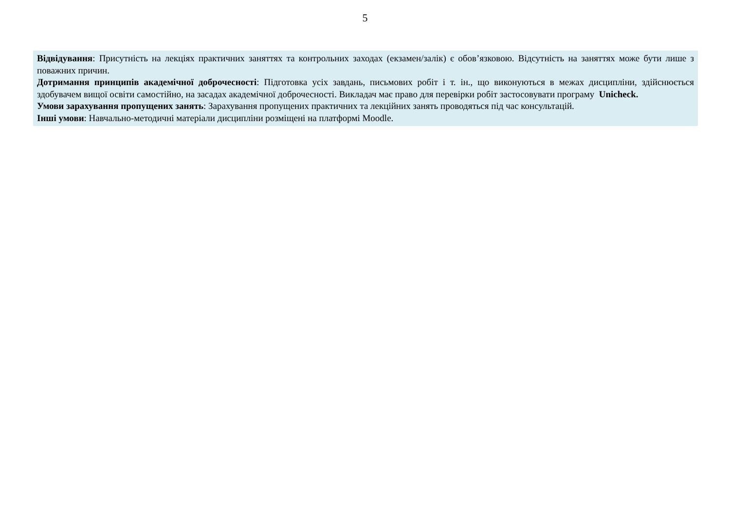5
Відвідування: Присутність на лекціях практичних заняттях та контрольних заходах (екзамен/залік) є обов’язковою. Відсутність на заняттях може бути лише з поважних причин.
Дотримання принципів академічної доброчесності: Підготовка усіх завдань, письмових робіт і т. ін., що виконуються в межах дисципліни, здійснюється здобувачем вищої освіти самостійно, на засадах академічної доброчесності. Викладач має право для перевірки робіт застосовувати програму Unicheck.
Умови зарахування пропущених занять: Зарахування пропущених практичних та лекційних занять проводяться під час консультацій.
Інші умови: Навчально-методичні матеріали дисципліни розміщені на платформі Moodle.